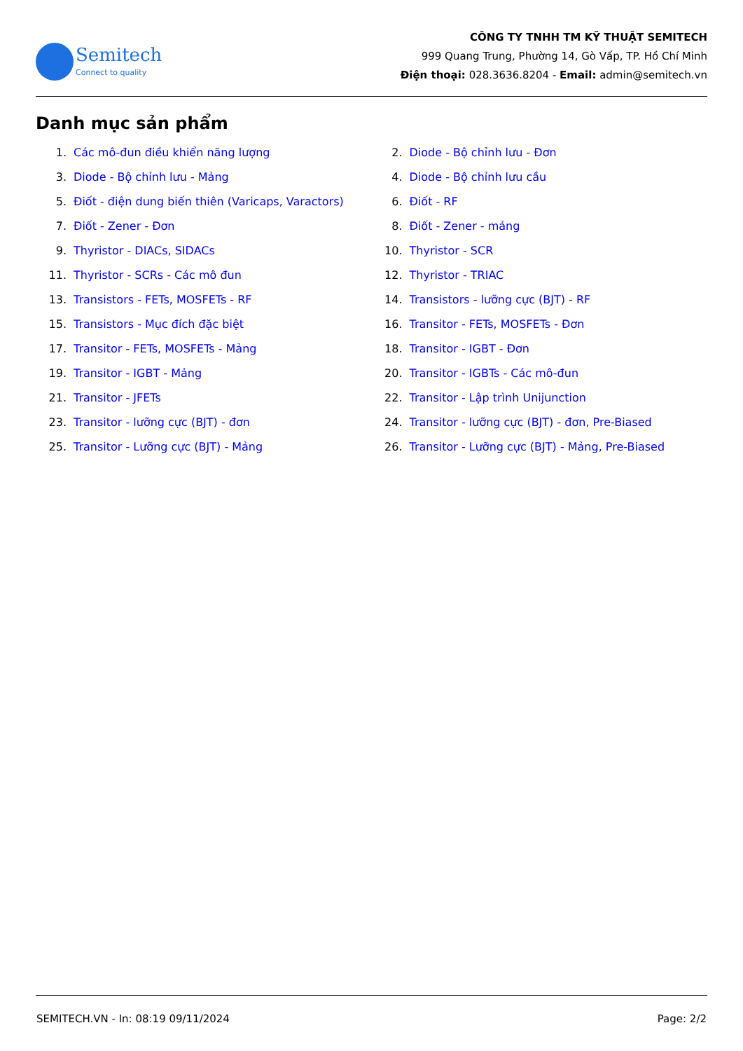Semitech
Connect to quality
CÔNG TY TNHH TM KỸ THUẬT SEMITECH
999 Quang Trung, Phường 14, Gò Vấp, TP. Hồ Chí Minh
Điện thoại: 028.3636.8204 - Email: admin@semitech.vn
Danh mục sản phẩm
1. Các mô-đun điều khiển năng lượng
2. Diode - Bộ chỉnh lưu - Đơn
3. Diode - Bộ chỉnh lưu - Mảng
4. Diode - Bộ chỉnh lưu cầu
5. Điốt - điện dung biến thiên (Varicaps, Varactors)
6. Điốt - RF
7. Điốt - Zener - Đơn
8. Điốt - Zener - mảng
9. Thyristor - DIACs, SIDACs
10. Thyristor - SCR
11. Thyristor - SCRs - Các mô đun
12. Thyristor - TRIAC
13. Transistors - FETs, MOSFETs - RF
14. Transistors - lưỡng cực (BJT) - RF
15. Transistors - Mục đích đặc biệt
16. Transitor - FETs, MOSFETs - Đơn
17. Transitor - FETs, MOSFETs - Mảng
18. Transitor - IGBT - Đơn
19. Transitor - IGBT - Mảng
20. Transitor - IGBTs - Các mô-đun
21. Transitor - JFETs
22. Transitor - Lập trình Unijunction
23. Transitor - lưỡng cực (BJT) - đơn
24. Transitor - lưỡng cực (BJT) - đơn, Pre-Biased
25. Transitor - Lưỡng cực (BJT) - Mảng
26. Transitor - Lưỡng cực (BJT) - Mảng, Pre-Biased
SEMITECH.VN - In: 08:19 09/11/2024 Page: 2/2